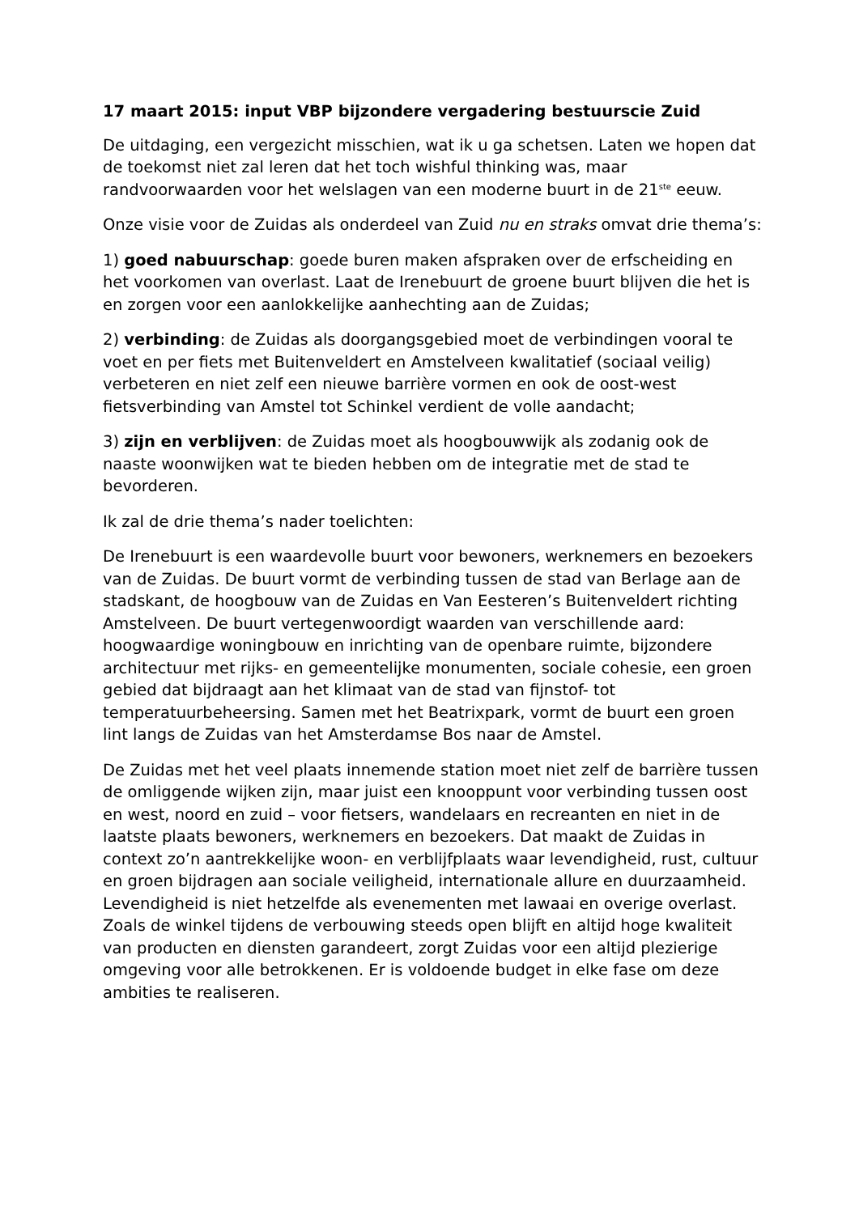17 maart 2015: input VBP bijzondere vergadering bestuurscie Zuid
De uitdaging, een vergezicht misschien, wat ik u ga schetsen. Laten we hopen dat de toekomst niet zal leren dat het toch wishful thinking was, maar randvoorwaarden voor het welslagen van een moderne buurt in de 21<sup>ste</sup> eeuw.
Onze visie voor de Zuidas als onderdeel van Zuid nu en straks omvat drie thema’s:
1) goed nabuurschap: goede buren maken afspraken over de erfscheiding en het voorkomen van overlast. Laat de Irenebuurt de groene buurt blijven die het is en zorgen voor een aanlokkelijke aanhechting aan de Zuidas;
2) verbinding: de Zuidas als doorgangsgebied moet de verbindingen vooral te voet en per fiets met Buitenveldert en Amstelveen kwalitatief (sociaal veilig) verbeteren en niet zelf een nieuwe barrière vormen en ook de oost-west fietsverbinding van Amstel tot Schinkel verdient de volle aandacht;
3) zijn en verblijven: de Zuidas moet als hoogbouwwijk als zodanig ook de naaste woonwijken wat te bieden hebben om de integratie met de stad te bevorderen.
Ik zal de drie thema’s nader toelichten:
De Irenebuurt is een waardevolle buurt voor bewoners, werknemers en bezoekers van de Zuidas. De buurt vormt de verbinding tussen de stad van Berlage aan de stadskant, de hoogbouw van de Zuidas en Van Eesteren’s Buitenveldert richting Amstelveen. De buurt vertegenwoordigt waarden van verschillende aard: hoogwaardige woningbouw en inrichting van de openbare ruimte, bijzondere architectuur met rijks- en gemeentelijke monumenten, sociale cohesie, een groen gebied dat bijdraagt aan het klimaat van de stad van fijnstof- tot temperatuurbeheersing. Samen met het Beatrixpark, vormt de buurt een groen lint langs de Zuidas van het Amsterdamse Bos naar de Amstel.
De Zuidas met het veel plaats innemende station moet niet zelf de barrière tussen de omliggende wijken zijn, maar juist een knooppunt voor verbinding tussen oost en west, noord en zuid – voor fietsers, wandelaars en recreanten en niet in de laatste plaats bewoners, werknemers en bezoekers. Dat maakt de Zuidas in context zo’n aantrekkelijke woon- en verblijfplaats waar levendigheid, rust, cultuur en groen bijdragen aan sociale veiligheid, internationale allure en duurzaamheid. Levendigheid is niet hetzelfde als evenementen met lawaai en overige overlast. Zoals de winkel tijdens de verbouwing steeds open blijft en altijd hoge kwaliteit van producten en diensten garandeert, zorgt Zuidas voor een altijd plezierige omgeving voor alle betrokkenen. Er is voldoende budget in elke fase om deze ambities te realiseren.